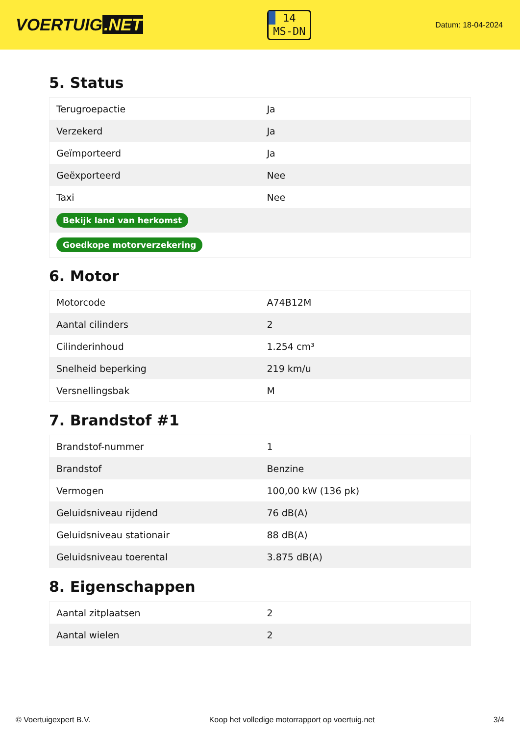VOERTUIG.NET
14
MS-DN
Datum: 18-04-2024
5. Status
| Terugroepactie | Ja |
| Verzekerd | Ja |
| Geïmporteerd | Ja |
| Geëxporteerd | Nee |
| Taxi | Nee |
| Bekijk land van herkomst | |
| Goedkope motorverzekering | |
6. Motor
| Motorcode | A74B12M |
| Aantal cilinders | 2 |
| Cilinderinhoud | 1.254 cm³ |
| Snelheid beperking | 219 km/u |
| Versnellingsbak | M |
7. Brandstof #1
| Brandstof-nummer | 1 |
| Brandstof | Benzine |
| Vermogen | 100,00 kW (136 pk) |
| Geluidsniveau rijdend | 76 dB(A) |
| Geluidsniveau stationair | 88 dB(A) |
| Geluidsniveau toerental | 3.875 dB(A) |
8. Eigenschappen
| Aantal zitplaatsen | 2 |
| Aantal wielen | 2 |
© Voertuigexpert B.V. Koop het volledige motorrapport op voertuig.net 3/4